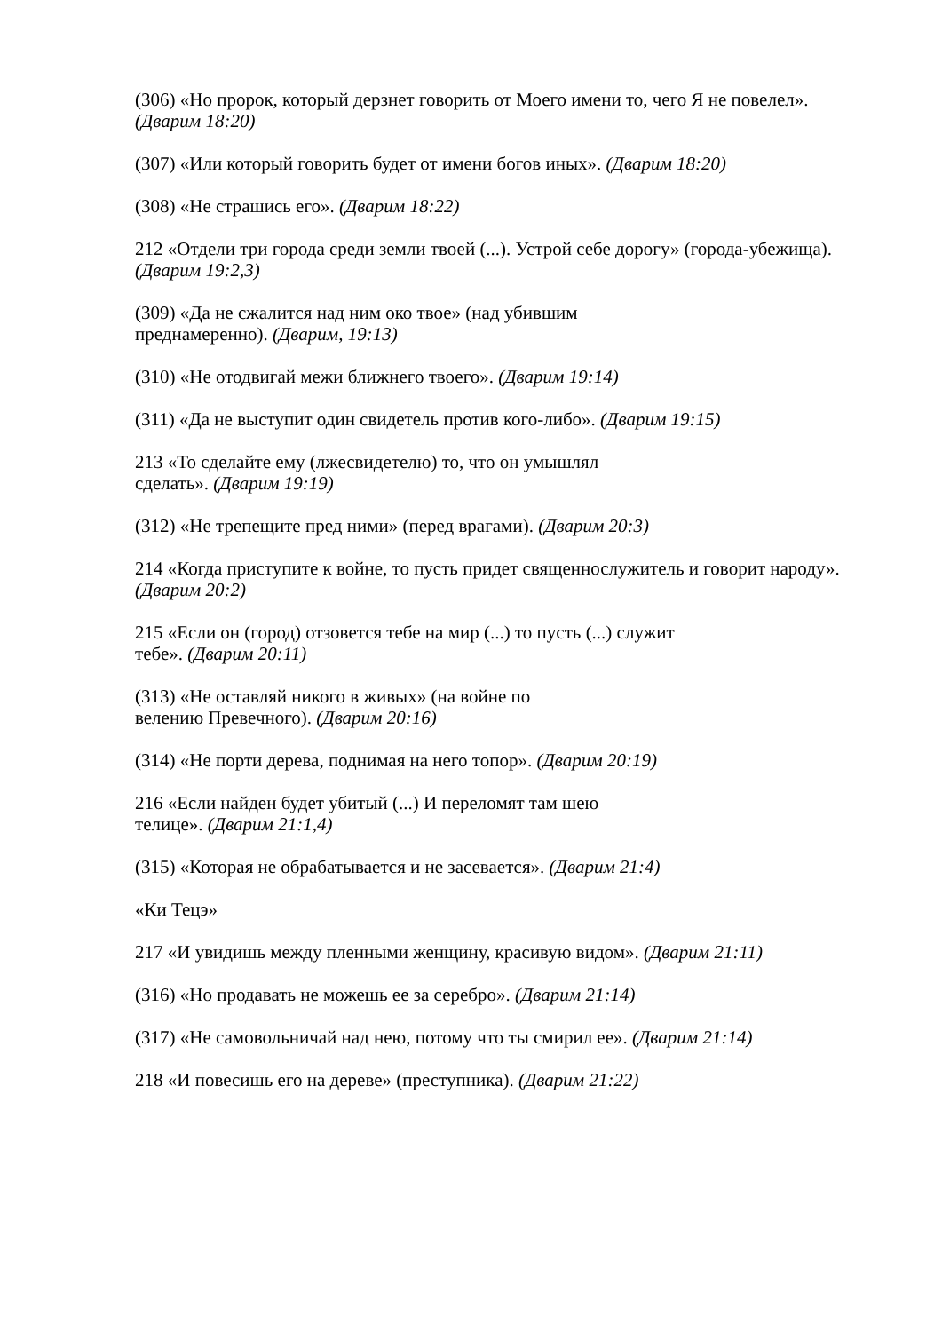(306) «Но пророк, который дерзнет говорить от Моего имени то, чего Я не повелел». (Дварим 18:20)
(307) «Или который говорить будет от имени богов иных». (Дварим 18:20)
(308) «Не страшись его». (Дварим 18:22)
212 «Отдели три города среди земли твоей (...). Устрой себе дорогу» (города-убежища). (Дварим 19:2,3)
(309) «Да не сжалится над ним око твое» (над убившим
преднамеренно). (Дварим, 19:13)
(310) «Не отодвигай межи ближнего твоего». (Дварим 19:14)
(311) «Да не выступит один свидетель против кого-либо». (Дварим 19:15)
213 «То сделайте ему (лжесвидетелю) то, что он умышлял
сделать». (Дварим 19:19)
(312) «Не трепещите пред ними» (перед врагами). (Дварим 20:3)
214 «Когда приступите к войне, то пусть придет священнослужитель и говорит народу». (Дварим 20:2)
215 «Если он (город) отзовется тебе на мир (...) то пусть (...) служит
тебе». (Дварим 20:11)
(313) «Не оставляй никого в живых» (на войне по
велению Превечного). (Дварим 20:16)
(314) «Не порти дерева, поднимая на него топор». (Дварим 20:19)
216 «Если найден будет убитый (...) И переломят там шею
телице». (Дварим 21:1,4)
(315) «Которая не обрабатывается и не засевается». (Дварим 21:4)
«Ки Тецэ»
217 «И увидишь между пленными женщину, красивую видом». (Дварим 21:11)
(316) «Но продавать не можешь ее за серебро». (Дварим 21:14)
(317) «Не самовольничай над нею, потому что ты смирил ее». (Дварим 21:14)
218 «И повесишь его на дереве» (преступника). (Дварим 21:22)